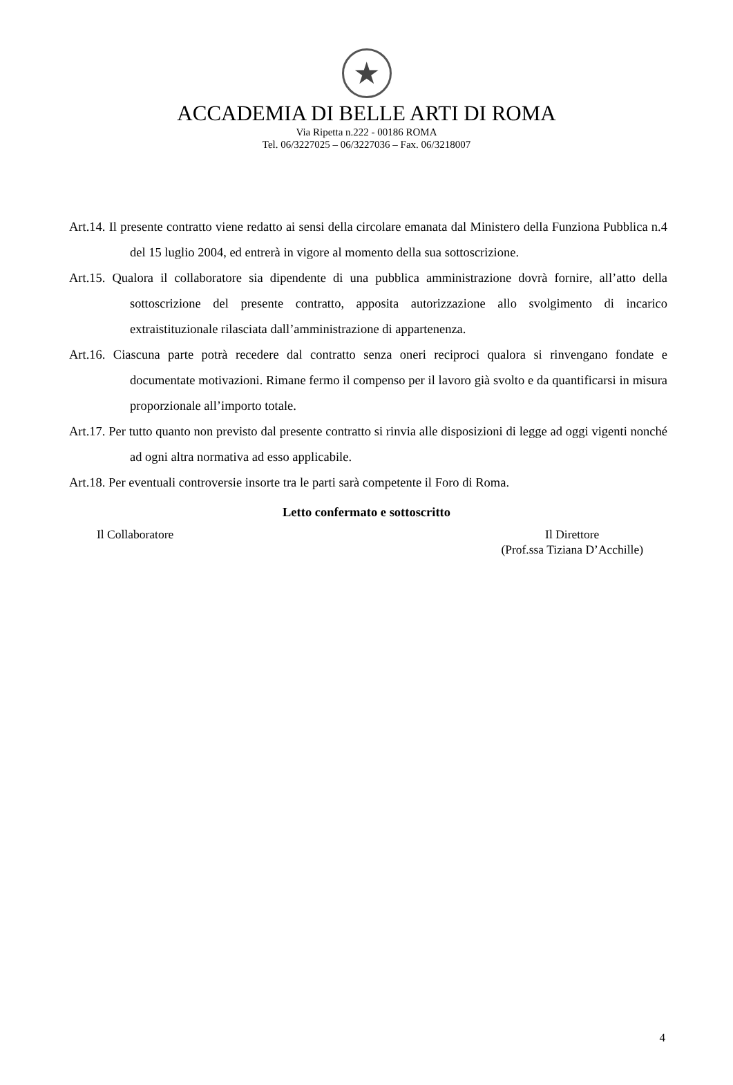★
ACCADEMIA DI BELLE ARTI DI ROMA
Via Ripetta n.222 - 00186 ROMA
Tel. 06/3227025 – 06/3227036 – Fax. 06/3218007
Art.14. Il presente contratto viene redatto ai sensi della circolare emanata dal Ministero della Funziona Pubblica n.4 del 15 luglio 2004, ed entrerà in vigore al momento della sua sottoscrizione.
Art.15. Qualora il collaboratore sia dipendente di una pubblica amministrazione dovrà fornire, all’atto della sottoscrizione del presente contratto, apposita autorizzazione allo svolgimento di incarico extraistituzionale rilasciata dall’amministrazione di appartenenza.
Art.16. Ciascuna parte potrà recedere dal contratto senza oneri reciproci qualora si rinvengano fondate e documentate motivazioni. Rimane fermo il compenso per il lavoro già svolto e da quantificarsi in misura proporzionale all’importo totale.
Art.17. Per tutto quanto non previsto dal presente contratto si rinvia alle disposizioni di legge ad oggi vigenti nonché ad ogni altra normativa ad esso applicabile.
Art.18. Per eventuali controversie insorte tra le parti sarà competente il Foro di Roma.
Letto confermato e sottoscritto
Il Collaboratore Il Direttore
(Prof.ssa Tiziana D’Acchille)
4